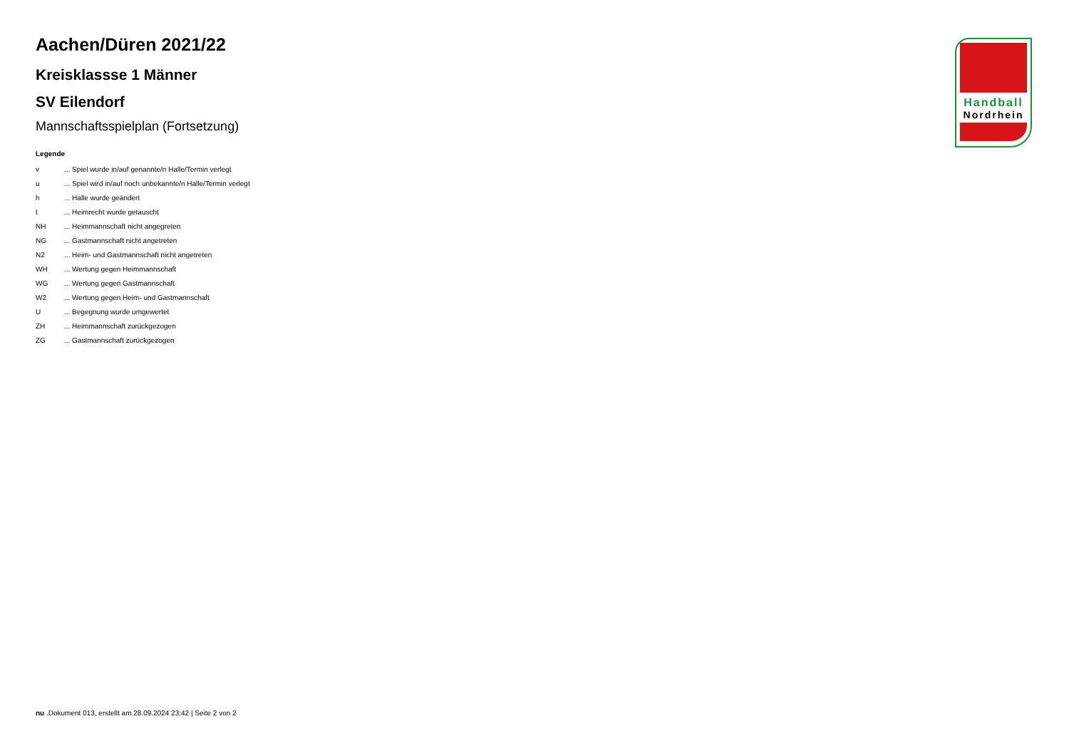Aachen/Düren 2021/22
Kreisklassse 1 Männer
SV Eilendorf
Mannschaftsspielplan (Fortsetzung)
Legende
| v | ... Spiel wurde in/auf genannte/n Halle/Termin verlegt |
| u | ... Spiel wird in/auf noch unbekannte/n Halle/Termin verlegt |
| h | ... Halle wurde geändert |
| t | ... Heimrecht wurde getauscht |
| NH | ... Heimmannschaft nicht angegreten |
| NG | ... Gastmannschaft nicht angetreten |
| N2 | ... Heim- und Gastmannschaft nicht angetreten |
| WH | ... Wertung gegen Heimmannschaft |
| WG | ... Wertung gegen Gastmannschaft |
| W2 | ... Wertung gegen Heim- und Gastmannschaft |
| U | ... Begegnung wurde umgewertet |
| ZH | ... Heimmannschaft zurückgezogen |
| ZG | ... Gastmannschaft zurückgezogen |
Handball
Nordrhein
nu .Dokument 013, erstellt am 28.09.2024 23:42 | Seite 2 von 2